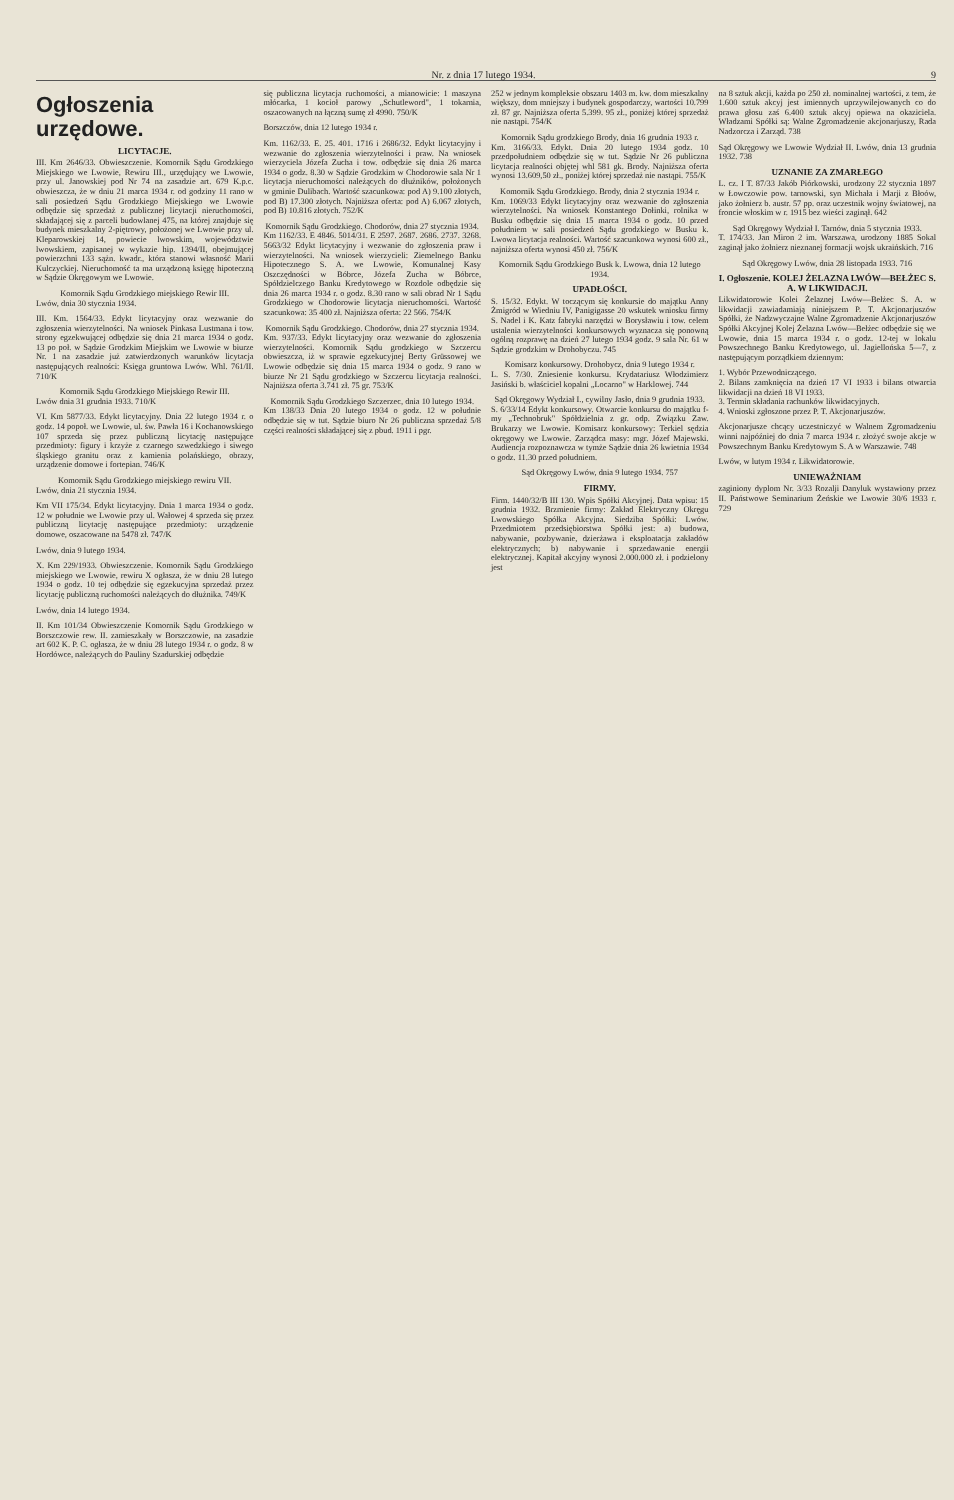Nr. z dnia 17 lutego 1934. 9
Ogłoszenia urzędowe.
LICYTACJE.
III. Km 2646/33. Obwieszczenie. Komornik Sądu Grodzkiego Miejskiego we Lwowie, Rewiru III., urzędujący we Lwowie, przy ul. Janowskiej pod Nr 74 na zasadzie art. 679 K.p.c. obwieszcza, że w dniu 21 marca 1934 r. od godziny 11 rano w sali posiedzeń Sądu Grodzkiego Miejskiego we Lwowie odbędzie się sprzedaż z publicznej licytacji nieruchomości, składającej się z parceli budowlanej 475, na której znajduje się budynek mieszkalny 2-piętrowy, położonej we Lwowie przy ul. Kleparowskiej 14, powiecie lwowskim, województwie lwowskiem, zapisanej w wykazie hip. 1394/II, obejmującej powierzchni 133 sążn. kwadr., która stanowi własność Marii Kulczyckiej. Nieruchomość ta ma urządzoną księgę hipoteczną w Sądzie Okręgowym we Lwowie.
Komornik Sądu Grodzkiego miejskiego Rewir III.
Lwów, dnia 30 stycznia 1934.
III. Km. 1564/33. Edykt licytacyjny oraz wezwanie do zgłoszenia wierzytelności. Na wniosek Pinkasa Lustmana i tow. strony egzekwującej odbędzie się dnia 21 marca 1934 o godz. 13 po poł. w Sądzie Grodzkim Miejskim we Lwowie w biurze Nr. 1 na zasadzie już zatwierdzonych warunków licytacja następujących realności: Księga gruntowa Lwów. Whl. 761/II. 710/K
Komornik Sądu Grodzkiego Miejskiego Rewir III.
Lwów dnia 31 grudnia 1933. 710/K
VI. Km 5877/33. Edykt licytacyjny. Dnia 22 lutego 1934 r. o godz. 14 popoł. we Lwowie, ul. św. Pawła 16 i Kochanowskiego 107 sprzeda się przez publiczną licytację następujące przedmioty: figury i krzyże z czarnego szwedzkiego i siwego śląskiego granitu oraz z kamienia polańskiego, obrazy, urządzenie domowe i fortepian. 746/K
Komornik Sądu Grodzkiego miejskiego rewiru VII.
Lwów, dnia 21 stycznia 1934.
Km VII 175/34. Edykt licytacyjny. Dnia 1 marca 1934 o godz. 12 w południe we Lwowie przy ul. Wałowej 4 sprzeda się przez publiczną licytację następujące przedmioty: urządzenie domowe, oszacowane na 5478 zł. 747/K
Lwów, dnia 9 lutego 1934.
X. Km 229/1933. Obwieszczenie. Komornik Sądu Grodzkiego miejskiego we Lwowie, rewiru X ogłasza, że w dniu 28 lutego 1934 o godz. 10 tej odbędzie się egzekucyjna sprzedaż przez licytację publiczną ruchomości należących do dłużnika. 749/K
Lwów, dnia 14 lutego 1934.
II. Km 101/34 Obwieszczenie Komornik Sądu Grodzkiego w Borszczowie rew. II. zamieszkały w Borszczowie, na zasadzie art 602 K. P. C. ogłasza, że w dniu 28 lutego 1934 r. o godz. 8 w Hordówce, należących do Pauliny Szadurskiej odbędzie
się publiczna licytacja ruchomości, a mianowicie: 1 maszyna młócarka, 1 kocioł parowy „Schutleword", 1 tokarnia, oszacowanych na łączną sumę zł 4990. 750/K
Borszczów, dnia 12 lutego 1934 r.
Km. 1162/33. E. 25. 401. 1716 i 2686/32. Edykt licytacyjny i wezwanie do zgłoszenia wierzytelności i praw. Na wniosek wierzyciela Józefa Zucha i tow. odbędzie się dnia 26 marca 1934 o godz. 8.30 w Sądzie Grodzkim w Chodorowie sala Nr 1 licytacja nieruchomości należących do dłużników, położonych w gminie Dulibach. Wartość szacunkowa: pod A) 9.100 złotych, pod B) 17.300 złotych. Najniższa oferta: pod A) 6.067 złotych, pod B) 10.816 złotych. 752/K
Komornik Sądu Grodzkiego. Chodorów, dnia 27 stycznia 1934.
Km 1162/33. E 4846. 5014/31. E 2597. 2687. 2686. 2737. 3268. 5663/32 Edykt licytacyjny i wezwanie do zgłoszenia praw i wierzytelności. Na wniosek wierzycieli: Ziemelnego Banku Hipotecznego S. A. we Lwowie, Komunalnej Kasy Oszczędności w Bóbrce, Józefa Zucha w Bóbrce, Spółdzielczego Banku Kredytowego w Rozdole odbędzie się dnia 26 marca 1934 r. o godz. 8.30 rano w sali obrad Nr 1 Sądu Grodzkiego w Chodorowie licytacja nieruchomości. Wartość szacunkowa: 35 400 zł. Najniższa oferta: 22 566. 754/K
Komornik Sądu Grodzkiego. Chodorów, dnia 27 stycznia 1934.
Km. 937/33. Edykt licytacyjny oraz wezwanie do zgłoszenia wierzytelności. Komornik Sądu grodzkiego w Szczercu obwieszcza, iż w sprawie egzekucyjnej Berty Grüssowej we Lwowie odbędzie się dnia 15 marca 1934 o godz. 9 rano w biurze Nr 21 Sądu grodzkiego w Szczercu licytacja realności. Najniższa oferta 3.741 zł. 75 gr. 753/K
Komornik Sądu Grodzkiego Szczerzec, dnia 10 lutego 1934.
Km 138/33 Dnia 20 lutego 1934 o godz. 12 w południe odbędzie się w tut. Sądzie biuro Nr 26 publiczna sprzedaż 5/8 części realności składającej się z pbud. 1911 i pgr.
252 w jednym kompleksie obszaru 1403 m. kw. dom mieszkalny większy, dom mniejszy i budynek gospodarczy, wartości 10.799 zł. 87 gr. Najniższa oferta 5.399. 95 zł., poniżej której sprzedaż nie nastąpi. 754/K
Komornik Sądu grodzkiego Brody, dnia 16 grudnia 1933 r.
Km. 3166/33. Edykt. Dnia 20 lutego 1934 godz. 10 przedpołudniem odbędzie się w tut. Sądzie Nr 26 publiczna licytacja realności objętej whl 581 gk. Brody. Najniższa oferta wynosi 13.609,50 zł., poniżej której sprzedaż nie nastąpi. 755/K
Komornik Sądu Grodzkiego. Brody, dnia 2 stycznia 1934 r.
Km. 1069/33 Edykt licytacyjny oraz wezwanie do zgłoszenia wierzytelności. Na wniosek Konstantego Dołinki, rolnika w Busku odbędzie się dnia 15 marca 1934 o godz. 10 przed południem w sali posiedzeń Sądu grodzkiego w Busku k. Lwowa licytacja realności. Wartość szacunkowa wynosi 600 zł., najniższa oferta wynosi 450 zł. 756/K
Komornik Sądu Grodzkiego Busk k. Lwowa, dnia 12 lutego 1934.
UPADŁOŚCI.
S. 15/32. Edykt. W toczącym się konkursie do majątku Anny Żmigród w Wiedniu IV, Panigigasse 20 wskutek wniosku firmy S. Nadel i K. Katz fabryki narzędzi w Borysławiu i tow. celem ustalenia wierzytelności konkursowych wyznacza się ponowną ogólną rozprawę na dzień 27 lutego 1934 godz. 9 sala Nr. 61 w Sądzie grodzkim w Drohobyczu. 745
Komisarz konkursowy. Drohobycz, dnia 9 lutego 1934 r.
L. S. 7/30. Zniesienie konkursu. Krydatariusz Włodzimierz Jasiński b. właściciel kopalni „Locarno" w Harklowej. 744
Sąd Okręgowy Wydział I., cywilny Jasło, dnia 9 grudnia 1933.
S. 6/33/14 Edykt konkursowy. Otwarcie konkursu do majątku f-my „Technobruk" Spółdzielnia z gr. odp. Związku Zaw. Brukarzy we Lwowie. Komisarz konkursowy: Terkiel sędzia okręgowy we Lwowie. Zarządca masy: mgr. Józef Majewski. Audiencja rozpoznawcza w tymże Sądzie dnia 26 kwietnia 1934 o godz. 11.30 przed południem.
Sąd Okręgowy Lwów, dnia 9 lutego 1934. 757
FIRMY.
Firm. 1440/32/B III 130. Wpis Spółki Akcyjnej. Data wpisu: 15 grudnia 1932. Brzmienie firmy: Zakład Elektryczny Okręgu Lwowskiego Spółka Akcyjna. Siedziba Spółki: Lwów. Przedmiotem przedsiębiorstwa Spółki jest: a) budowa, nabywanie, pozbywanie, dzierżawa i eksploatacja zakładów elektrycznych; b) nabywanie i sprzedawanie energii elektrycznej. Kapitał akcyjny wynosi 2.000.000 zł. i podzielony jest
na 8 sztuk akcji, każda po 250 zł. nominalnej wartości, z tem, że 1.600 sztuk akcyj jest imiennych uprzywilejowanych co do prawa głosu zaś 6.400 sztuk akcyj opiewa na okaziciela. Władzami Spółki są: Walne Zgromadzenie akcjonarjuszy, Rada Nadzorcza i Zarząd. 738
Sąd Okręgowy we Lwowie Wydział II. Lwów, dnia 13 grudnia 1932. 738
UZNANIE ZA ZMARŁEGO
L. cz. I T. 87/33 Jakób Piórkowski, urodzony 22 stycznia 1897 w Łowczowie pow. tarnowski, syn Michała i Marji z Błoów, jako żołnierz b. austr. 57 pp. oraz uczestnik wojny światowej, na froncie włoskim w r. 1915 bez wieści zaginął. 642
Sąd Okręgowy Wydział I. Tarnów, dnia 5 stycznia 1933.
T. 174/33. Jan Miron 2 im. Warszawa, urodzony 1885 Sokal zaginął jako żołnierz nieznanej formacji wojsk ukraińskich. 716
Sąd Okręgowy Lwów, dnia 28 listopada 1933. 716
I. Ogłoszenie. KOLEJ ŻELAZNA LWÓW—BEŁŻEC S. A. W LIKWIDACJI.
Likwidatorowie Kolei Żelaznej Lwów—Bełżec S. A. w likwidacji zawiadamiają niniejszem P. T. Akcjonarjuszów Spółki, że Nadzwyczajne Walne Zgromadzenie Akcjonarjuszów Spółki Akcyjnej Kolej Żelazna Lwów—Bełżec odbędzie się we Lwowie, dnia 15 marca 1934 r. o godz. 12-tej w lokalu Powszechnego Banku Kredytowego, ul. Jagiellońska 5—7, z następującym porządkiem dziennym:
1. Wybór Przewodniczącego.
2. Bilans zamknięcia na dzień 17 VI 1933 i bilans otwarcia likwidacji na dzień 18 VI 1933.
3. Termin składania rachunków likwidacyjnych.
4. Wnioski zgłoszone przez P. T. Akcjonarjuszów.
Akcjonarjusze chcący uczestniczyć w Walnem Zgromadzeniu winni najpóźniej do dnia 7 marca 1934 r. złożyć swoje akcje w Powszechnym Banku Kredytowym S. A w Warszawie. 748
Lwów, w lutym 1934 r. Likwidatorowie.
UNIEWAŻNIAM
zaginiony dyplom Nr. 3/33 Rozalji Danyluk wystawiony przez II. Państwowe Seminarium Żeńskie we Lwowie 30/6 1933 r. 729